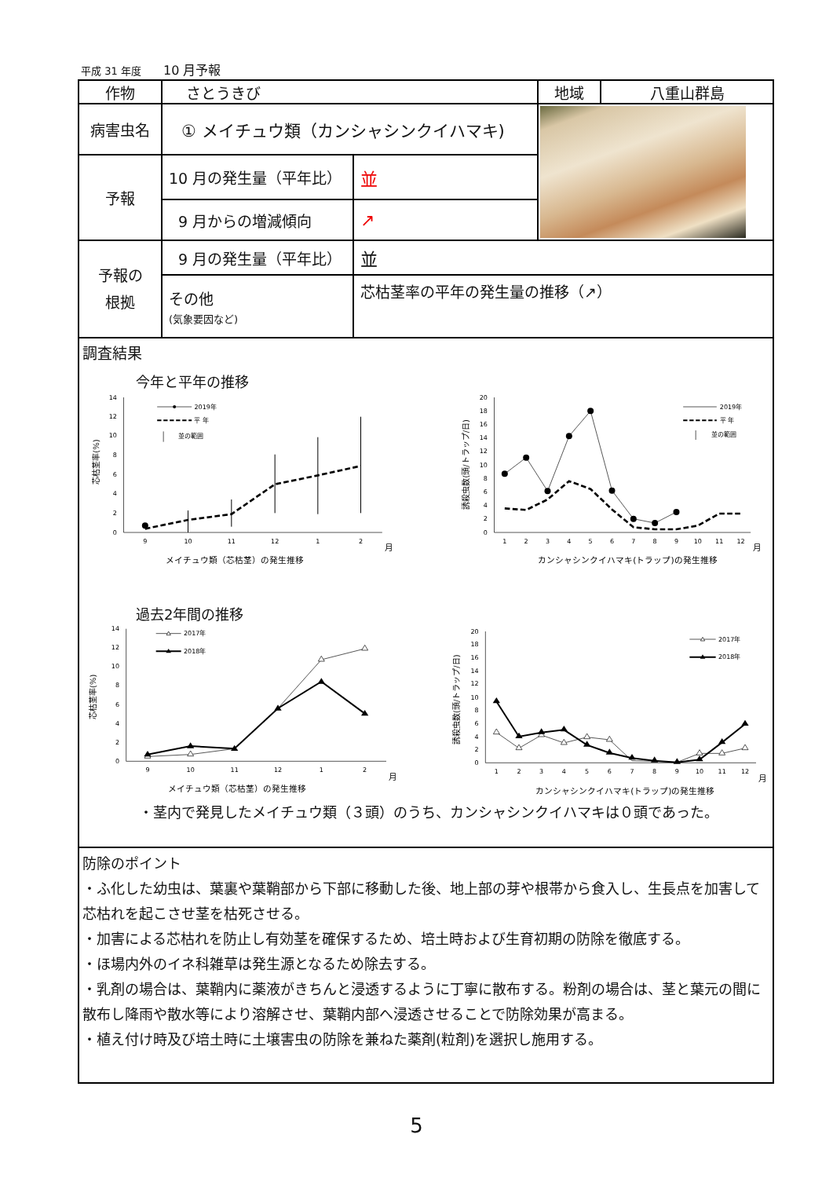平成 31 年度 10 月予報
| 作物 | さとうきび | | 地域 | 八重山群島 |
| 病害虫名 | ① メイチュウ類（カンシャシンクイハマキ) | | | |
| 予報 | 10 月の発生量（平年比） | 並 | | |
| | 9 月からの増減傾向 | ↗ | | |
| 予報の 根拠 | 9 月の発生量（平年比） | 並 | | |
| | その他 (気象要因など) | 芯枯茎率の平年の発生量の推移（↗） | | |
| 調査結果 今年と平年の推移 0 2 4 6 8 10 12 14 9 10 11 12 1 2 月 メイチュウ類（芯枯茎）の発生推移 芯枯茎率(%) 2019年 平 年 並の範囲 0 2 4 6 8 10 12 14 16 18 20 1 2 3 4 5 6 7 8 9 10 11 12 月 カンシャシンクイハマキ(トラップ)の発生推移 誘殺虫数(頭/トラップ/日) 2019年 平 年 並の範囲 過去2年間の推移 0 2 4 6 8 10 12 14 9 10 11 12 1 2 月 メイチュウ類（芯枯茎）の発生推移 芯枯茎率(%) 2017年 2018年 0 2 4 6 8 10 12 14 16 18 20 1 2 3 4 5 6 7 8 9 10 11 12 月 カンシャシンクイハマキ(トラップ)の発生推移 誘殺虫数(頭/トラップ/日) 2017年 2018年 ・茎内で発見したメイチュウ類（３頭）のうち、カンシャシンクイハマキは０頭であった。 | | | | |
| 防除のポイント ・ふ化した幼虫は、葉裏や葉鞘部から下部に移動した後、地上部の芽や根帯から食入し、生長点を加害して芯枯れを起こさせ茎を枯死させる。 ・加害による芯枯れを防止し有効茎を確保するため、培土時および生育初期の防除を徹底する。 ・ほ場内外のイネ科雑草は発生源となるため除去する。 ・乳剤の場合は、葉鞘内に薬液がきちんと浸透するように丁寧に散布する。粉剤の場合は、茎と葉元の間に散布し降雨や散水等により溶解させ、葉鞘内部へ浸透させることで防除効果が高まる。 ・植え付け時及び培土時に土壌害虫の防除を兼ねた薬剤(粒剤)を選択し施用する。 | | | | |
5